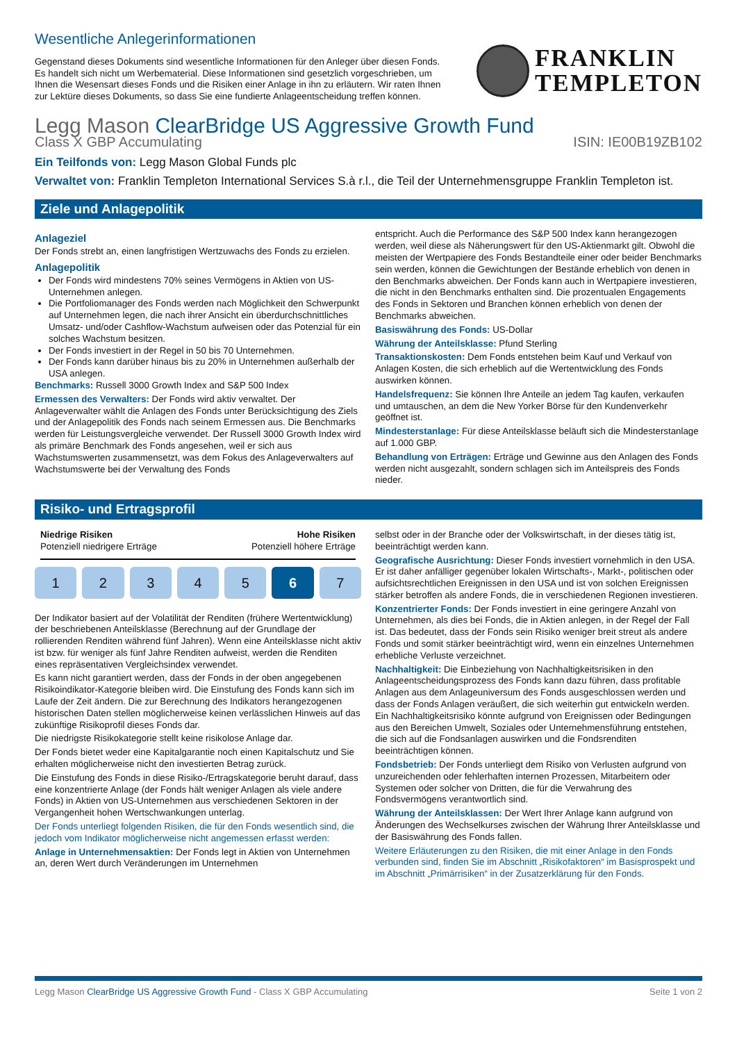Wesentliche Anlegerinformationen
Gegenstand dieses Dokuments sind wesentliche Informationen für den Anleger über diesen Fonds. Es handelt sich nicht um Werbematerial. Diese Informationen sind gesetzlich vorgeschrieben, um Ihnen die Wesensart dieses Fonds und die Risiken einer Anlage in ihn zu erläutern. Wir raten Ihnen zur Lektüre dieses Dokuments, so dass Sie eine fundierte Anlageentscheidung treffen können.
FRANKLIN
TEMPLETON
Legg Mason ClearBridge US Aggressive Growth Fund
Class X GBP Accumulating ISIN: IE00B19ZB102
Ein Teilfonds von: Legg Mason Global Funds plc
Verwaltet von: Franklin Templeton International Services S.à r.l., die Teil der Unternehmensgruppe Franklin Templeton ist.
Ziele und Anlagepolitik
Anlageziel
Der Fonds strebt an, einen langfristigen Wertzuwachs des Fonds zu erzielen.
Anlagepolitik
Der Fonds wird mindestens 70% seines Vermögens in Aktien von US-Unternehmen anlegen.
Die Portfoliomanager des Fonds werden nach Möglichkeit den Schwerpunkt auf Unternehmen legen, die nach ihrer Ansicht ein überdurchschnittliches Umsatz- und/oder Cashflow-Wachstum aufweisen oder das Potenzial für ein solches Wachstum besitzen.
Der Fonds investiert in der Regel in 50 bis 70 Unternehmen.
Der Fonds kann darüber hinaus bis zu 20% in Unternehmen außerhalb der USA anlegen.
Benchmarks: Russell 3000 Growth Index and S&P 500 Index
Ermessen des Verwalters: Der Fonds wird aktiv verwaltet. Der Anlageverwalter wählt die Anlagen des Fonds unter Berücksichtigung des Ziels und der Anlagepolitik des Fonds nach seinem Ermessen aus. Die Benchmarks werden für Leistungsvergleiche verwendet. Der Russell 3000 Growth Index wird als primäre Benchmark des Fonds angesehen, weil er sich aus Wachstumswerten zusammensetzt, was dem Fokus des Anlageverwalters auf Wachstumswerte bei der Verwaltung des Fonds
entspricht. Auch die Performance des S&P 500 Index kann herangezogen werden, weil diese als Näherungswert für den US-Aktienmarkt gilt. Obwohl die meisten der Wertpapiere des Fonds Bestandteile einer oder beider Benchmarks sein werden, können die Gewichtungen der Bestände erheblich von denen in den Benchmarks abweichen. Der Fonds kann auch in Wertpapiere investieren, die nicht in den Benchmarks enthalten sind. Die prozentualen Engagements des Fonds in Sektoren und Branchen können erheblich von denen der Benchmarks abweichen.
Basiswährung des Fonds: US-Dollar
Währung der Anteilsklasse: Pfund Sterling
Transaktionskosten: Dem Fonds entstehen beim Kauf und Verkauf von Anlagen Kosten, die sich erheblich auf die Wertentwicklung des Fonds auswirken können.
Handelsfrequenz: Sie können Ihre Anteile an jedem Tag kaufen, verkaufen und umtauschen, an dem die New Yorker Börse für den Kundenverkehr geöffnet ist.
Mindesterstanlage: Für diese Anteilsklasse beläuft sich die Mindesterstanlage auf 1.000 GBP.
Behandlung von Erträgen: Erträge und Gewinne aus den Anlagen des Fonds werden nicht ausgezahlt, sondern schlagen sich im Anteilspreis des Fonds nieder.
Risiko- und Ertragsprofil
Niedrige Risiken
Potenziell niedrigere Erträge
Hohe Risiken
Potenziell höhere Erträge
1 2 3 4 5 6 7
Der Indikator basiert auf der Volatilität der Renditen (frühere Wertentwicklung) der beschriebenen Anteilsklasse (Berechnung auf der Grundlage der rollierenden Renditen während fünf Jahren). Wenn eine Anteilsklasse nicht aktiv ist bzw. für weniger als fünf Jahre Renditen aufweist, werden die Renditen eines repräsentativen Vergleichsindex verwendet.
Es kann nicht garantiert werden, dass der Fonds in der oben angegebenen Risikoindikator-Kategorie bleiben wird. Die Einstufung des Fonds kann sich im Laufe der Zeit ändern. Die zur Berechnung des Indikators herangezogenen historischen Daten stellen möglicherweise keinen verlässlichen Hinweis auf das zukünftige Risikoprofil dieses Fonds dar.
Die niedrigste Risikokategorie stellt keine risikolose Anlage dar.
Der Fonds bietet weder eine Kapitalgarantie noch einen Kapitalschutz und Sie erhalten möglicherweise nicht den investierten Betrag zurück.
Die Einstufung des Fonds in diese Risiko-/Ertragskategorie beruht darauf, dass eine konzentrierte Anlage (der Fonds hält weniger Anlagen als viele andere Fonds) in Aktien von US-Unternehmen aus verschiedenen Sektoren in der Vergangenheit hohen Wertschwankungen unterlag.
Der Fonds unterliegt folgenden Risiken, die für den Fonds wesentlich sind, die jedoch vom Indikator möglicherweise nicht angemessen erfasst werden:
Anlage in Unternehmensaktien: Der Fonds legt in Aktien von Unternehmen an, deren Wert durch Veränderungen im Unternehmen
selbst oder in der Branche oder der Volkswirtschaft, in der dieses tätig ist, beeinträchtigt werden kann.
Geografische Ausrichtung: Dieser Fonds investiert vornehmlich in den USA. Er ist daher anfälliger gegenüber lokalen Wirtschafts-, Markt-, politischen oder aufsichtsrechtlichen Ereignissen in den USA und ist von solchen Ereignissen stärker betroffen als andere Fonds, die in verschiedenen Regionen investieren.
Konzentrierter Fonds: Der Fonds investiert in eine geringere Anzahl von Unternehmen, als dies bei Fonds, die in Aktien anlegen, in der Regel der Fall ist. Das bedeutet, dass der Fonds sein Risiko weniger breit streut als andere Fonds und somit stärker beeinträchtigt wird, wenn ein einzelnes Unternehmen erhebliche Verluste verzeichnet.
Nachhaltigkeit: Die Einbeziehung von Nachhaltigkeitsrisiken in den Anlageentscheidungsprozess des Fonds kann dazu führen, dass profitable Anlagen aus dem Anlageuniversum des Fonds ausgeschlossen werden und dass der Fonds Anlagen veräußert, die sich weiterhin gut entwickeln werden. Ein Nachhaltigkeitsrisiko könnte aufgrund von Ereignissen oder Bedingungen aus den Bereichen Umwelt, Soziales oder Unternehmensführung entstehen, die sich auf die Fondsanlagen auswirken und die Fondsrenditen beeinträchtigen können.
Fondsbetrieb: Der Fonds unterliegt dem Risiko von Verlusten aufgrund von unzureichenden oder fehlerhaften internen Prozessen, Mitarbeitern oder Systemen oder solcher von Dritten, die für die Verwahrung des Fondsvermögens verantwortlich sind.
Währung der Anteilsklassen: Der Wert Ihrer Anlage kann aufgrund von Änderungen des Wechselkurses zwischen der Währung Ihrer Anteilsklasse und der Basiswährung des Fonds fallen.
Weitere Erläuterungen zu den Risiken, die mit einer Anlage in den Fonds verbunden sind, finden Sie im Abschnitt „Risikofaktoren“ im Basisprospekt und im Abschnitt „Primärrisiken“ in der Zusatzerklärung für den Fonds.
Legg Mason ClearBridge US Aggressive Growth Fund - Class X GBP Accumulating Seite 1 von 2